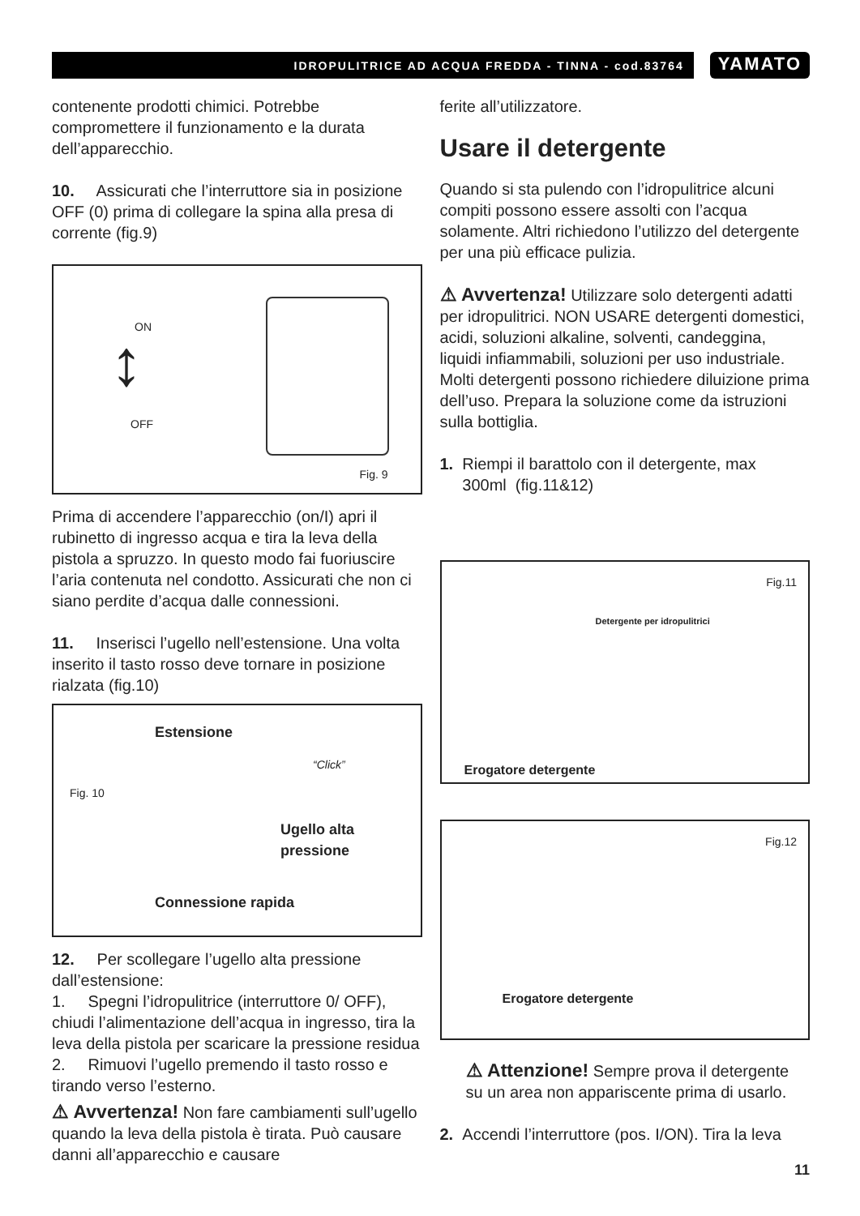IDROPULITRICE AD ACQUA FREDDA - TINNA - cod.83764
YAMATO
contenente prodotti chimici. Potrebbe compromettere il funzionamento e la durata dell’apparecchio.
10. Assicurati che l’interruttore sia in posizione OFF (0) prima di collegare la spina alla presa di corrente (fig.9)
ON
OFF
↕
Fig. 9
Prima di accendere l’apparecchio (on/I) apri il rubinetto di ingresso acqua e tira la leva della pistola a spruzzo. In questo modo fai fuoriuscire l’aria contenuta nel condotto. Assicurati che non ci siano perdite d’acqua dalle connessioni.
11. Inserisci l’ugello nell’estensione. Una volta inserito il tasto rosso deve tornare in posizione rialzata (fig.10)
Estensione
“Click”
Fig. 10
Ugello alta pressione
Connessione rapida
12. Per scollegare l’ugello alta pressione dall’estensione:
1. Spegni l’idropulitrice (interruttore 0/ OFF), chiudi l’alimentazione dell’acqua in ingresso, tira la leva della pistola per scaricare la pressione residua
2. Rimuovi l’ugello premendo il tasto rosso e tirando verso l’esterno.
⚠ Avvertenza! Non fare cambiamenti sull’ugello quando la leva della pistola è tirata. Può causare danni all’apparecchio e causare
ferite all’utilizzatore.
Usare il detergente
Quando si sta pulendo con l’idropulitrice alcuni compiti possono essere assolti con l’acqua solamente. Altri richiedono l’utilizzo del detergente per una più efficace pulizia.
⚠ Avvertenza! Utilizzare solo detergenti adatti per idropulitrici. NON USARE detergenti domestici, acidi, soluzioni alkaline, solventi, candeggina, liquidi infiammabili, soluzioni per uso industriale. Molti detergenti possono richiedere diluizione prima dell’uso. Prepara la soluzione come da istruzioni sulla bottiglia.
1. Riempi il barattolo con il detergente, max
300ml (fig.11&12)
Fig.11
Detergente per idropulitrici
Erogatore detergente
Fig.12
Erogatore detergente
⚠ Attenzione! Sempre prova il detergente su un area non appariscente prima di usarlo.
2. Accendi l’interruttore (pos. I/ON). Tira la leva
11